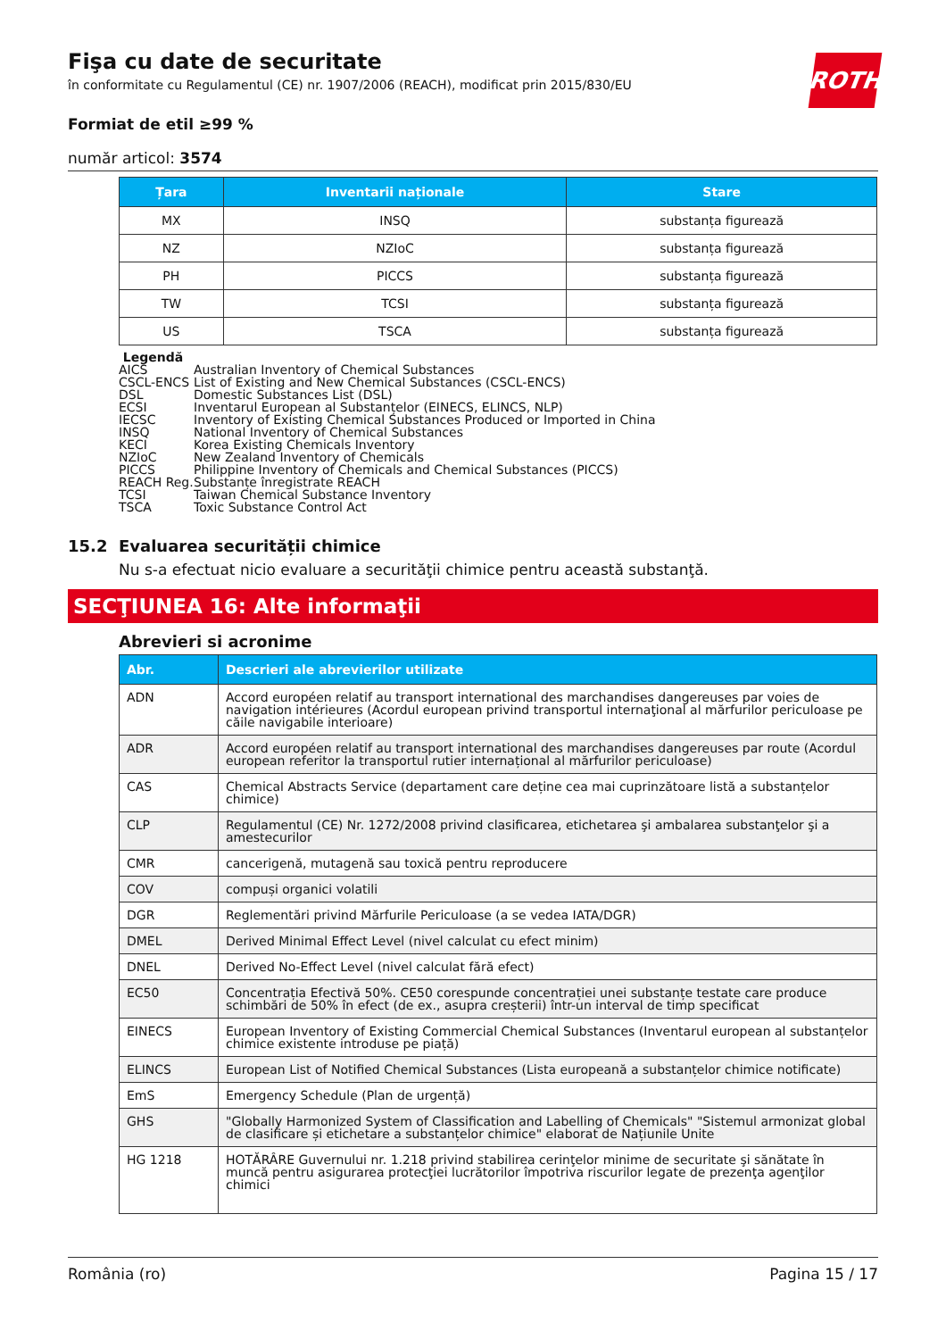ROTH
Fişa cu date de securitate
în conformitate cu Regulamentul (CE) nr. 1907/2006 (REACH), modificat prin 2015/830/EU
Formiat de etil ≥99 %
număr articol: 3574
| Țara | Inventarii naționale | Stare |
| --- | --- | --- |
| MX | INSQ | substanța figurează |
| NZ | NZIoC | substanța figurează |
| PH | PICCS | substanța figurează |
| TW | TCSI | substanța figurează |
| US | TSCA | substanța figurează |
Legendă
AICS Australian Inventory of Chemical Substances
CSCL-ENCS List of Existing and New Chemical Substances (CSCL-ENCS)
DSL Domestic Substances List (DSL)
ECSI Inventarul European al Substanțelor (EINECS, ELINCS, NLP)
IECSC Inventory of Existing Chemical Substances Produced or Imported in China
INSQ National Inventory of Chemical Substances
KECI Korea Existing Chemicals Inventory
NZIoC New Zealand Inventory of Chemicals
PICCS Philippine Inventory of Chemicals and Chemical Substances (PICCS)
REACH Reg. Substanțe înregistrate REACH
TCSI Taiwan Chemical Substance Inventory
TSCA Toxic Substance Control Act
15.2 Evaluarea securității chimice
Nu s-a efectuat nicio evaluare a securităţii chimice pentru această substanţă.
SECŢIUNEA 16: Alte informaţii
Abrevieri si acronime
| Abr. | Descrieri ale abrevierilor utilizate |
| --- | --- |
| ADN | Accord européen relatif au transport international des marchandises dangereuses par voies de navigation intérieures (Acordul european privind transportul internaţional al mărfurilor periculoase pe căile navigabile interioare) |
| ADR | Accord européen relatif au transport international des marchandises dangereuses par route (Acordul european referitor la transportul rutier internațional al mărfurilor periculoase) |
| CAS | Chemical Abstracts Service (departament care deține cea mai cuprinzătoare listă a substanțelor chimice) |
| CLP | Regulamentul (CE) Nr. 1272/2008 privind clasificarea, etichetarea şi ambalarea substanţelor şi a amestecurilor |
| CMR | cancerigenă, mutagenă sau toxică pentru reproducere |
| COV | compuși organici volatili |
| DGR | Reglementări privind Mărfurile Periculoase (a se vedea IATA/DGR) |
| DMEL | Derived Minimal Effect Level (nivel calculat cu efect minim) |
| DNEL | Derived No-Effect Level (nivel calculat fără efect) |
| EC50 | Concentrația Efectivă 50%. CE50 corespunde concentrației unei substanțe testate care produce schimbări de 50% în efect (de ex., asupra creșterii) într-un interval de timp specificat |
| EINECS | European Inventory of Existing Commercial Chemical Substances (Inventarul european al substanțelor chimice existente introduse pe piață) |
| ELINCS | European List of Notified Chemical Substances (Lista europeană a substanțelor chimice notificate) |
| EmS | Emergency Schedule (Plan de urgență) |
| GHS | "Globally Harmonized System of Classification and Labelling of Chemicals" "Sistemul armonizat global de clasificare și etichetare a substanțelor chimice" elaborat de Națiunile Unite |
| HG 1218 | HOTĂRÂRE Guvernului nr. 1.218 privind stabilirea cerinţelor minime de securitate şi sănătate în muncă pentru asigurarea protecţiei lucrătorilor împotriva riscurilor legate de prezenţa agenţilor chimici |
România (ro) Pagina 15 / 17